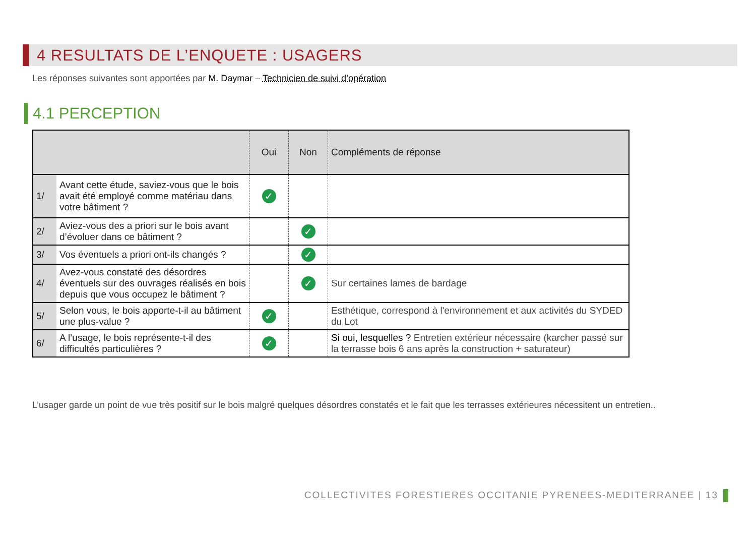4 RESULTATS DE L’ENQUETE : USAGERS
Les réponses suivantes sont apportées par M. Daymar – Technicien de suivi d’opération
4.1 PERCEPTION
| | | Oui | Non | Compléments de réponse |
| --- | --- | --- | --- | --- |
| 1/ | Avant cette étude, saviez-vous que le bois avait été employé comme matériau dans votre bâtiment ? | ✓ | | |
| 2/ | Aviez-vous des a priori sur le bois avant d’évoluer dans ce bâtiment ? | | ✓ | |
| 3/ | Vos éventuels a priori ont-ils changés ? | | ✓ | |
| 4/ | Avez-vous constaté des désordres éventuels sur des ouvrages réalisés en bois depuis que vous occupez le bâtiment ? | | ✓ | Sur certaines lames de bardage |
| 5/ | Selon vous, le bois apporte-t-il au bâtiment une plus-value ? | ✓ | | Esthétique, correspond à l'environnement et aux activités du SYDED du Lot |
| 6/ | A l’usage, le bois représente-t-il des difficultés particulières ? | ✓ | | Si oui, lesquelles ? Entretien extérieur nécessaire (karcher passé sur la terrasse bois 6 ans après la construction + saturateur) |
L’usager garde un point de vue très positif sur le bois malgré quelques désordres constatés et le fait que les terrasses extérieures nécessitent un entretien..
COLLECTIVITES FORESTIERES OCCITANIE PYRENEES-MEDITERRANEE | 13